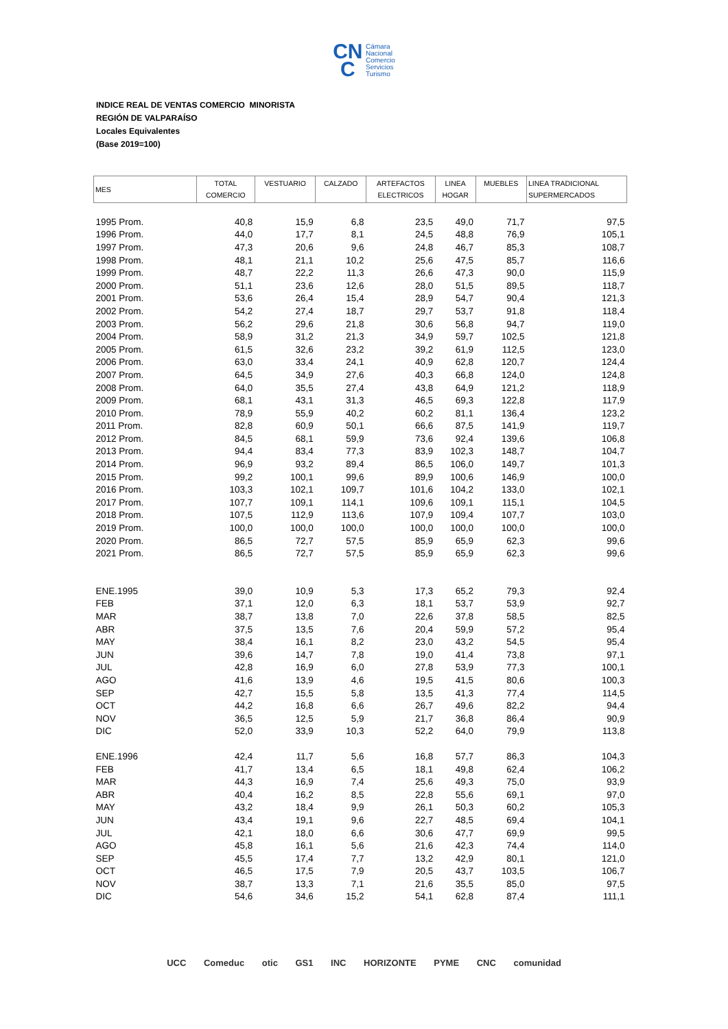CN
C Cámara
Nacional
Comercio
Servicios
Turismo
INDICE REAL DE VENTAS COMERCIO MINORISTA
REGIÓN DE VALPARAÍSO
Locales Equivalentes
(Base 2019=100)
| MES | TOTAL COMERCIO | VESTUARIO | CALZADO | ARTEFACTOS ELECTRICOS | LINEA HOGAR | MUEBLES | LINEA TRADICIONAL SUPERMERCADOS |
| --- | --- | --- | --- | --- | --- | --- | --- |
| 1995 Prom. | 40,8 | 15,9 | 6,8 | 23,5 | 49,0 | 71,7 | 97,5 |
| 1996 Prom. | 44,0 | 17,7 | 8,1 | 24,5 | 48,8 | 76,9 | 105,1 |
| 1997 Prom. | 47,3 | 20,6 | 9,6 | 24,8 | 46,7 | 85,3 | 108,7 |
| 1998 Prom. | 48,1 | 21,1 | 10,2 | 25,6 | 47,5 | 85,7 | 116,6 |
| 1999 Prom. | 48,7 | 22,2 | 11,3 | 26,6 | 47,3 | 90,0 | 115,9 |
| 2000 Prom. | 51,1 | 23,6 | 12,6 | 28,0 | 51,5 | 89,5 | 118,7 |
| 2001 Prom. | 53,6 | 26,4 | 15,4 | 28,9 | 54,7 | 90,4 | 121,3 |
| 2002 Prom. | 54,2 | 27,4 | 18,7 | 29,7 | 53,7 | 91,8 | 118,4 |
| 2003 Prom. | 56,2 | 29,6 | 21,8 | 30,6 | 56,8 | 94,7 | 119,0 |
| 2004 Prom. | 58,9 | 31,2 | 21,3 | 34,9 | 59,7 | 102,5 | 121,8 |
| 2005 Prom. | 61,5 | 32,6 | 23,2 | 39,2 | 61,9 | 112,5 | 123,0 |
| 2006 Prom. | 63,0 | 33,4 | 24,1 | 40,9 | 62,8 | 120,7 | 124,4 |
| 2007 Prom. | 64,5 | 34,9 | 27,6 | 40,3 | 66,8 | 124,0 | 124,8 |
| 2008 Prom. | 64,0 | 35,5 | 27,4 | 43,8 | 64,9 | 121,2 | 118,9 |
| 2009 Prom. | 68,1 | 43,1 | 31,3 | 46,5 | 69,3 | 122,8 | 117,9 |
| 2010 Prom. | 78,9 | 55,9 | 40,2 | 60,2 | 81,1 | 136,4 | 123,2 |
| 2011 Prom. | 82,8 | 60,9 | 50,1 | 66,6 | 87,5 | 141,9 | 119,7 |
| 2012 Prom. | 84,5 | 68,1 | 59,9 | 73,6 | 92,4 | 139,6 | 106,8 |
| 2013 Prom. | 94,4 | 83,4 | 77,3 | 83,9 | 102,3 | 148,7 | 104,7 |
| 2014 Prom. | 96,9 | 93,2 | 89,4 | 86,5 | 106,0 | 149,7 | 101,3 |
| 2015 Prom. | 99,2 | 100,1 | 99,6 | 89,9 | 100,6 | 146,9 | 100,0 |
| 2016 Prom. | 103,3 | 102,1 | 109,7 | 101,6 | 104,2 | 133,0 | 102,1 |
| 2017 Prom. | 107,7 | 109,1 | 114,1 | 109,6 | 109,1 | 115,1 | 104,5 |
| 2018 Prom. | 107,5 | 112,9 | 113,6 | 107,9 | 109,4 | 107,7 | 103,0 |
| 2019 Prom. | 100,0 | 100,0 | 100,0 | 100,0 | 100,0 | 100,0 | 100,0 |
| 2020 Prom. | 86,5 | 72,7 | 57,5 | 85,9 | 65,9 | 62,3 | 99,6 |
| 2021 Prom. | 86,5 | 72,7 | 57,5 | 85,9 | 65,9 | 62,3 | 99,6 |
| ENE.1995 | 39,0 | 10,9 | 5,3 | 17,3 | 65,2 | 79,3 | 92,4 |
| FEB | 37,1 | 12,0 | 6,3 | 18,1 | 53,7 | 53,9 | 92,7 |
| MAR | 38,7 | 13,8 | 7,0 | 22,6 | 37,8 | 58,5 | 82,5 |
| ABR | 37,5 | 13,5 | 7,6 | 20,4 | 59,9 | 57,2 | 95,4 |
| MAY | 38,4 | 16,1 | 8,2 | 23,0 | 43,2 | 54,5 | 95,4 |
| JUN | 39,6 | 14,7 | 7,8 | 19,0 | 41,4 | 73,8 | 97,1 |
| JUL | 42,8 | 16,9 | 6,0 | 27,8 | 53,9 | 77,3 | 100,1 |
| AGO | 41,6 | 13,9 | 4,6 | 19,5 | 41,5 | 80,6 | 100,3 |
| SEP | 42,7 | 15,5 | 5,8 | 13,5 | 41,3 | 77,4 | 114,5 |
| OCT | 44,2 | 16,8 | 6,6 | 26,7 | 49,6 | 82,2 | 94,4 |
| NOV | 36,5 | 12,5 | 5,9 | 21,7 | 36,8 | 86,4 | 90,9 |
| DIC | 52,0 | 33,9 | 10,3 | 52,2 | 64,0 | 79,9 | 113,8 |
| ENE.1996 | 42,4 | 11,7 | 5,6 | 16,8 | 57,7 | 86,3 | 104,3 |
| FEB | 41,7 | 13,4 | 6,5 | 18,1 | 49,8 | 62,4 | 106,2 |
| MAR | 44,3 | 16,9 | 7,4 | 25,6 | 49,3 | 75,0 | 93,9 |
| ABR | 40,4 | 16,2 | 8,5 | 22,8 | 55,6 | 69,1 | 97,0 |
| MAY | 43,2 | 18,4 | 9,9 | 26,1 | 50,3 | 60,2 | 105,3 |
| JUN | 43,4 | 19,1 | 9,6 | 22,7 | 48,5 | 69,4 | 104,1 |
| JUL | 42,1 | 18,0 | 6,6 | 30,6 | 47,7 | 69,9 | 99,5 |
| AGO | 45,8 | 16,1 | 5,6 | 21,6 | 42,3 | 74,4 | 114,0 |
| SEP | 45,5 | 17,4 | 7,7 | 13,2 | 42,9 | 80,1 | 121,0 |
| OCT | 46,5 | 17,5 | 7,9 | 20,5 | 43,7 | 103,5 | 106,7 |
| NOV | 38,7 | 13,3 | 7,1 | 21,6 | 35,5 | 85,0 | 97,5 |
| DIC | 54,6 | 34,6 | 15,2 | 54,1 | 62,8 | 87,4 | 111,1 |
UCC Comeduc otic GS1 INC HORIZONTE PYME CNC comunidad